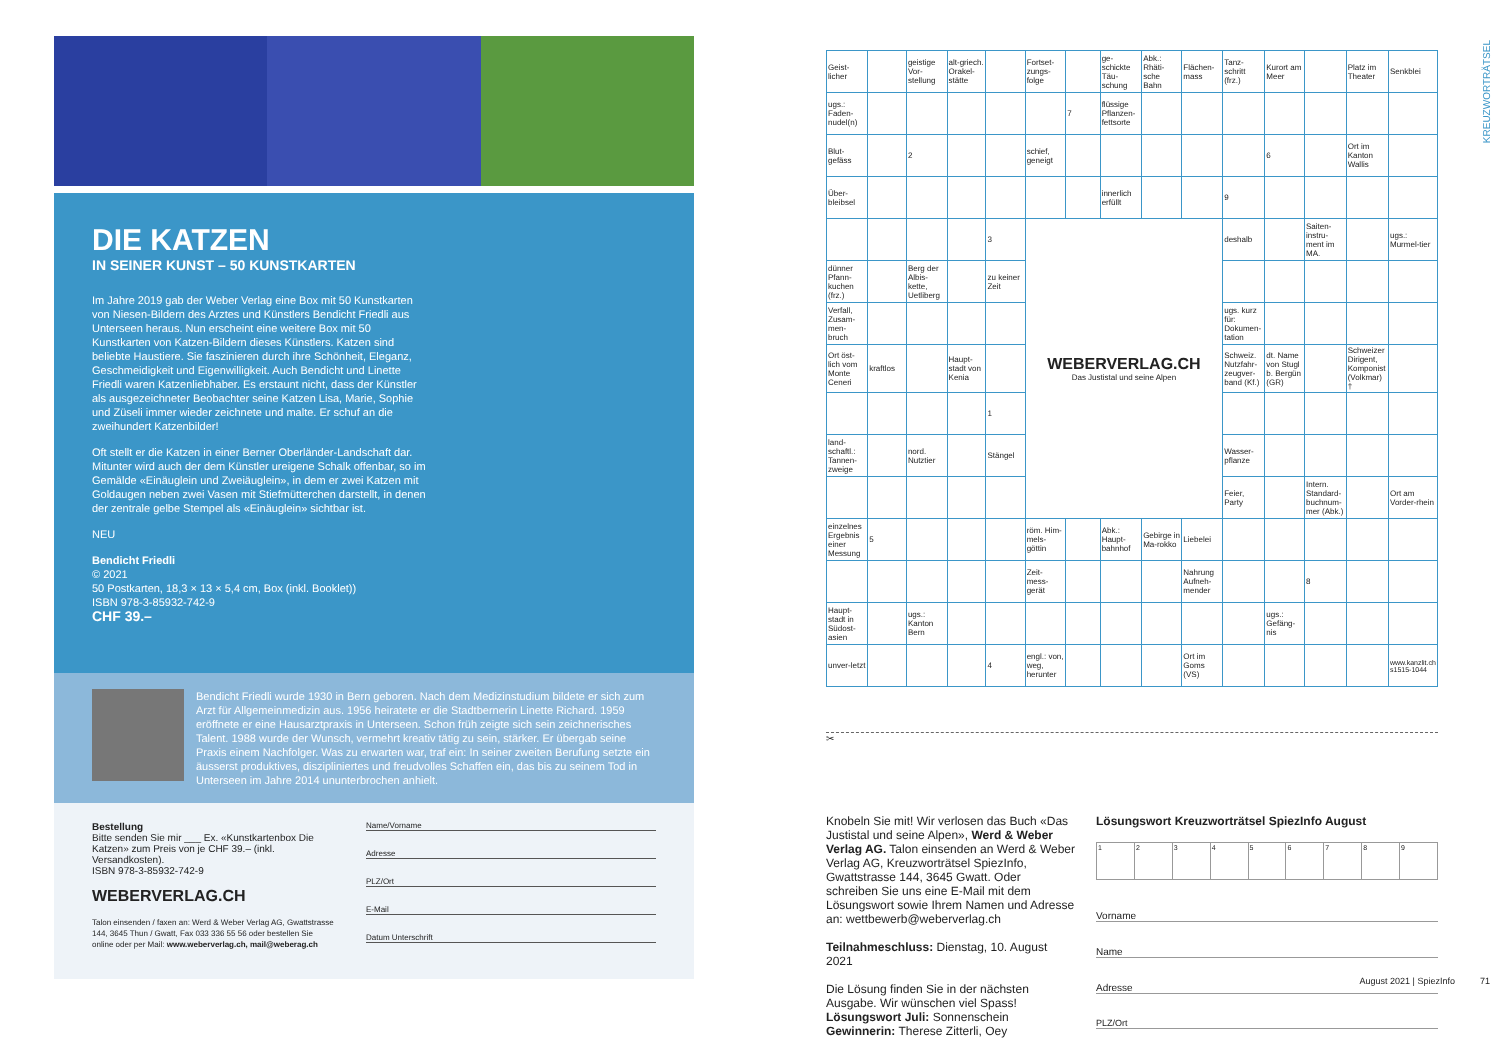DIE KATZEN
IN SEINER KUNST – 50 KUNSTKARTEN
Im Jahre 2019 gab der Weber Verlag eine Box mit 50 Kunstkarten von Niesen-Bildern des Arztes und Künstlers Bendicht Friedli aus Unterseen heraus. Nun erscheint eine weitere Box mit 50 Kunstkarten von Katzen-Bildern dieses Künstlers. Katzen sind beliebte Haustiere. Sie faszinieren durch ihre Schönheit, Eleganz, Geschmeidigkeit und Eigenwilligkeit. Auch Bendicht und Linette Friedli waren Katzenliebhaber. Es erstaunt nicht, dass der Künstler als ausgezeichneter Beobachter seine Katzen Lisa, Marie, Sophie und Züseli immer wieder zeichnete und malte. Er schuf an die zweihundert Katzenbilder!
Oft stellt er die Katzen in einer Berner Oberländer-Landschaft dar. Mitunter wird auch der dem Künstler ureigene Schalk offenbar, so im Gemälde «Einäuglein und Zweiäuglein», in dem er zwei Katzen mit Goldaugen neben zwei Vasen mit Stiefmütterchen darstellt, in denen der zentrale gelbe Stempel als «Einäuglein» sichtbar ist.
NEU
Bendicht Friedli
© 2021
50 Postkarten, 18,3 × 13 × 5,4 cm, Box (inkl. Booklet))
ISBN 978-3-85932-742-9
CHF 39.–
Bendicht Friedli wurde 1930 in Bern geboren. Nach dem Medizinstudium bildete er sich zum Arzt für Allgemeinmedizin aus. 1956 heiratete er die Stadtbernerin Linette Richard. 1959 eröffnete er eine Hausarztpraxis in Unterseen. Schon früh zeigte sich sein zeichnerisches Talent. 1988 wurde der Wunsch, vermehrt kreativ tätig zu sein, stärker. Er übergab seine Praxis einem Nachfolger. Was zu erwarten war, traf ein: In seiner zweiten Berufung setzte ein äusserst produktives, diszipliniertes und freudvolles Schaffen ein, das bis zu seinem Tod in Unterseen im Jahre 2014 ununterbrochen anhielt.
Bestellung
Bitte senden Sie mir ___ Ex. «Kunstkartenbox Die Katzen» zum Preis von je CHF 39.– (inkl. Versandkosten).
ISBN 978-3-85932-742-9
WEBERVERLAG.CH
Talon einsenden / faxen an: Werd & Weber Verlag AG, Gwattstrasse 144, 3645 Thun / Gwatt, Fax 033 336 55 56 oder bestellen Sie online oder per Mail: www.weberverlag.ch, mail@weberag.ch
Name/Vorname
Adresse
PLZ/Ort
E-Mail
Datum Unterschrift
| Geist-licher | | geistige Vor-stellung | alt-griech. Orakel-stätte | | Fortset-zungs-folge | | ge-schickte Täu-schung | Abk.: Rhäti-sche Bahn | Flächen-mass | Tanz-schritt (frz.) | Kurort am Meer | | Platz im Theater | Senkblei |
| ugs.: Faden-nudel(n) | | | | | | 7 | flüssige Pflanzen-fettsorte | | | | | | | |
| Blut-gefäss | | 2 | | | schief, geneigt | | | | | | 6 | | Ort im Kanton Wallis | |
| Über-bleibsel | | | | | | | innerlich erfüllt | | | 9 | | | | |
| | | | | 3 | WEBERVERLAG.CH Das Justistal und seine Alpen | | | | | deshalb | | Saiten-instru-ment im MA. | | ugs.: Murmel-tier |
| dünner Pfann-kuchen (frz.) | | Berg der Albis-kette, Uetliberg | | zu keiner Zeit | | | | | | | | | | |
| Verfall, Zusam-men-bruch | | | | | | | | | | ugs. kurz für: Dokumen-tation | | | | |
| Ort öst-lich vom Monte Ceneri | kraftlos | | Haupt-stadt von Kenia | | | | | | | Schweiz. Nutzfahr-zeugver-band (Kf.) | dt. Name von Stugl b. Bergün (GR) | | Schweizer Dirigent, Komponist (Volkmar) † | |
| | | | | 1 | | | | | | | | | | |
| land-schaftl.: Tannen-zweige | | nord. Nutztier | | Stängel | | | | | | Wasser-pflanze | | | | |
| | | | | | | | | | | Feier, Party | | Intern. Standard-buchnum-mer (Abk.) | | Ort am Vorder-rhein |
| einzelnes Ergebnis einer Messung | 5 | | | | röm. Him-mels-göttin | | Abk.: Haupt-bahnhof | Gebirge in Ma-rokko | Liebelei | | | | | |
| | | | | | Zeit-mess-gerät | | | | Nahrung Aufneh-mender | | | 8 | | |
| Haupt-stadt in Südost-asien | | ugs.: Kanton Bern | | | | | | | | | ugs.: Gefäng-nis | | | |
| unver-letzt | | | | 4 | engl.: von, weg, herunter | | | | Ort im Goms (VS) | | | | | www.kanzlit.ch s1515-1044 |
✂
Knobeln Sie mit! Wir verlosen das Buch «Das Justistal und seine Alpen», Werd & Weber Verlag AG. Talon einsenden an Werd & Weber Verlag AG, Kreuzworträtsel SpiezInfo, Gwattstrasse 144, 3645 Gwatt. Oder schreiben Sie uns eine E-Mail mit dem Lösungswort sowie Ihrem Namen und Adresse an: wettbewerb@weberverlag.ch
Teilnahmeschluss: Dienstag, 10. August 2021
Die Lösung finden Sie in der nächsten Ausgabe. Wir wünschen viel Spass!
Lösungswort Juli: Sonnenschein
Gewinnerin: Therese Zitterli, Oey
Lösungswort Kreuzworträtsel SpiezInfo August
| 1 | 2 | 3 | 4 | 5 | 6 | 7 | 8 | 9 |
Vorname
Name
Adresse
PLZ/Ort
KREUZWORTRÄTSEL
August 2021 | SpiezInfo 71